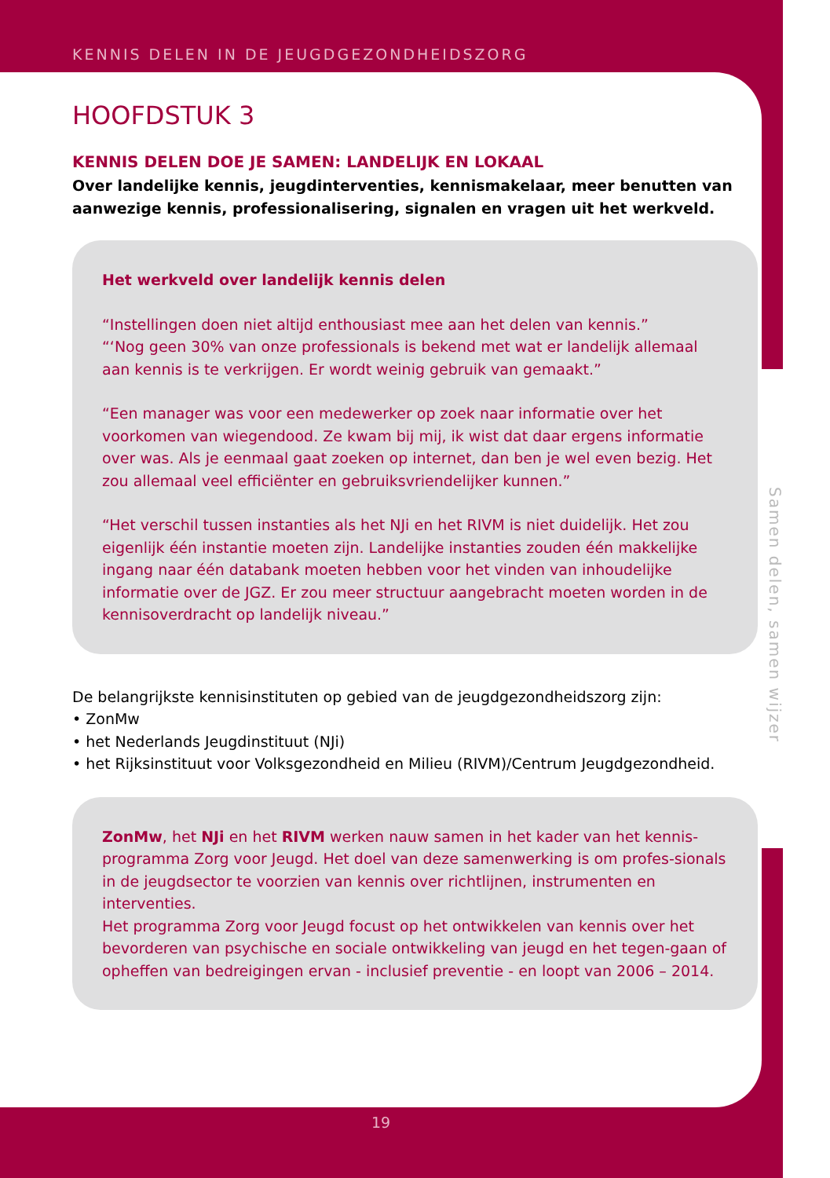KENNIS DELEN IN DE JEUGDGEZONDHEIDSZORG
HOOFDSTUK 3
KENNIS DELEN DOE JE SAMEN: LANDELIJK EN LOKAAL
Over landelijke kennis, jeugdinterventies, kennismakelaar, meer benutten van aanwezige kennis, professionalisering, signalen en vragen uit het werkveld.
Het werkveld over landelijk kennis delen
“Instellingen doen niet altijd enthousiast mee aan het delen van kennis.”
“‘Nog geen 30% van onze professionals is bekend met wat er landelijk allemaal aan kennis is te verkrijgen. Er wordt weinig gebruik van gemaakt.”
“Een manager was voor een medewerker op zoek naar informatie over het voorkomen van wiegendood. Ze kwam bij mij, ik wist dat daar ergens informatie over was. Als je eenmaal gaat zoeken op internet, dan ben je wel even bezig. Het zou allemaal veel efficiënter en gebruiksvriendelijker kunnen.”
“Het verschil tussen instanties als het NJi en het RIVM is niet duidelijk. Het zou eigenlijk één instantie moeten zijn. Landelijke instanties zouden één makkelijke ingang naar één databank moeten hebben voor het vinden van inhoudelijke informatie over de JGZ. Er zou meer structuur aangebracht moeten worden in de kennisoverdracht op landelijk niveau.”
De belangrijkste kennisinstituten op gebied van de jeugdgezondheidszorg zijn:
• ZonMw
• het Nederlands Jeugdinstituut (NJi)
• het Rijksinstituut voor Volksgezondheid en Milieu (RIVM)/Centrum Jeugdgezondheid.
ZonMw, het NJi en het RIVM werken nauw samen in het kader van het kennis-programma Zorg voor Jeugd. Het doel van deze samenwerking is om profes-sionals in de jeugdsector te voorzien van kennis over richtlijnen, instrumenten en interventies.
Het programma Zorg voor Jeugd focust op het ontwikkelen van kennis over het bevorderen van psychische en sociale ontwikkeling van jeugd en het tegen-gaan of opheffen van bedreigingen ervan - inclusief preventie - en loopt van 2006 – 2014.
Samen delen, samen wijzer
19